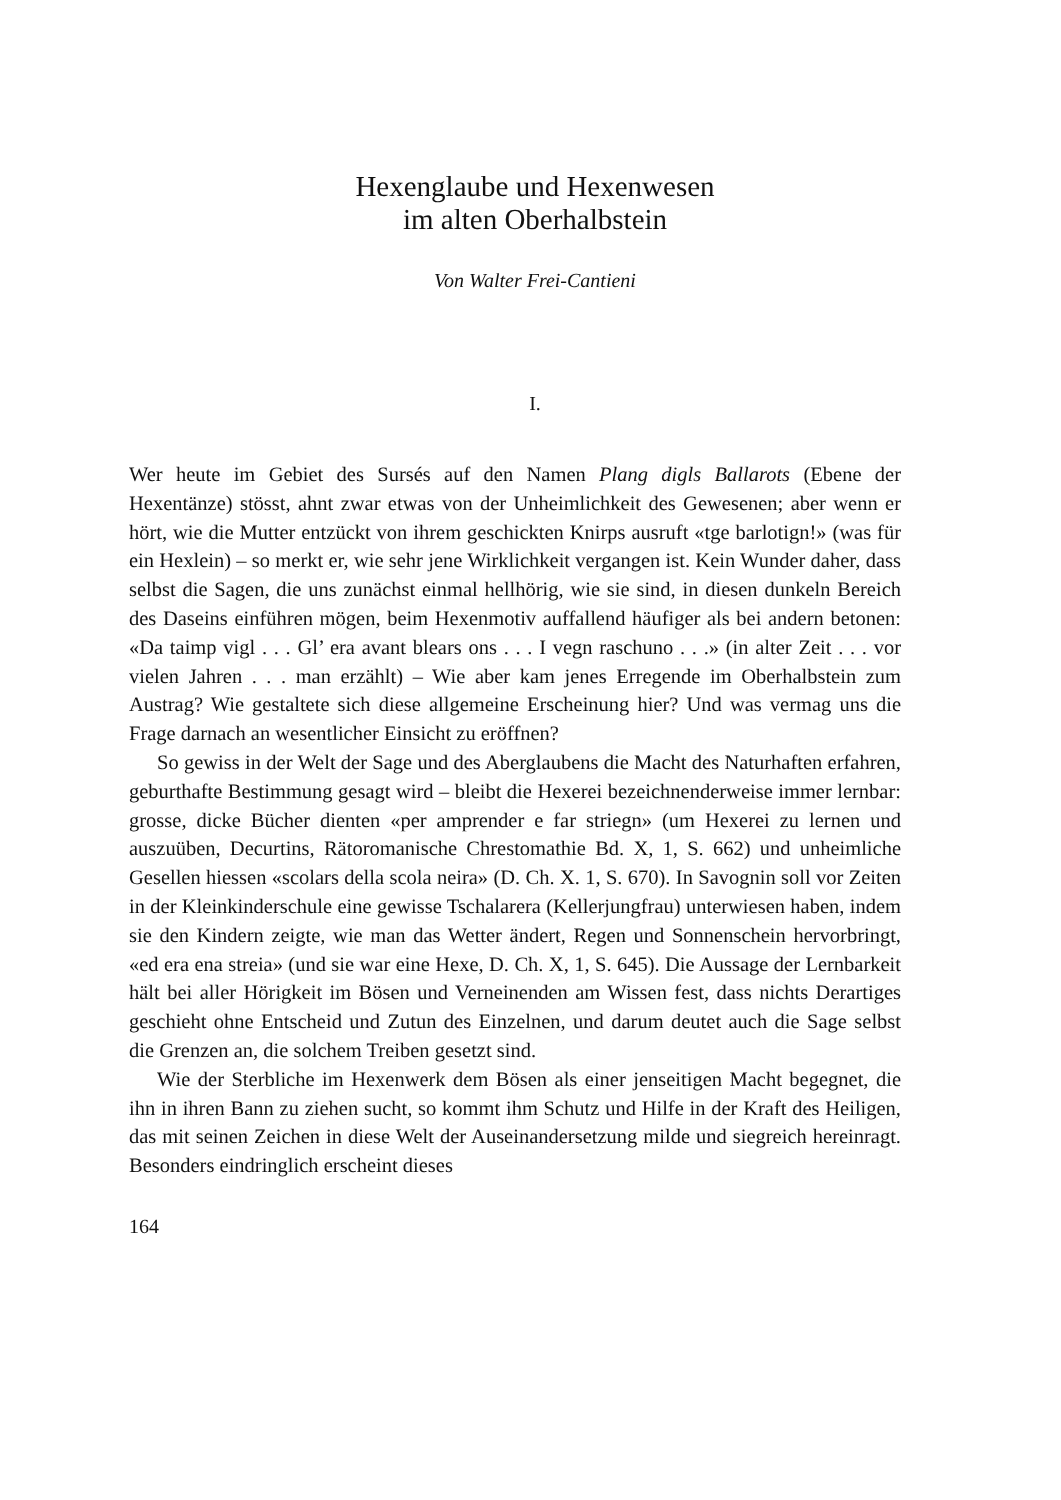Hexenglaube und Hexenwesen
im alten Oberhalbstein
Von Walter Frei-Cantieni
I.
Wer heute im Gebiet des Sursés auf den Namen Plang digls Ballarots (Ebene der Hexentänze) stösst, ahnt zwar etwas von der Unheimlichkeit des Gewesenen; aber wenn er hört, wie die Mutter entzückt von ihrem geschickten Knirps ausruft «tge barlotign!» (was für ein Hexlein) – so merkt er, wie sehr jene Wirklichkeit vergangen ist. Kein Wunder daher, dass selbst die Sagen, die uns zunächst einmal hellhörig, wie sie sind, in diesen dunkeln Bereich des Daseins einführen mögen, beim Hexenmotiv auffallend häufiger als bei andern betonen: «Da taimp vigl . . . Gl’ era avant blears ons . . . I vegn raschuno . . .» (in alter Zeit . . . vor vielen Jahren . . . man erzählt) – Wie aber kam jenes Erregende im Oberhalbstein zum Austrag? Wie gestaltete sich diese allgemeine Erscheinung hier? Und was vermag uns die Frage darnach an wesentlicher Einsicht zu eröffnen?
So gewiss in der Welt der Sage und des Aberglaubens die Macht des Naturhaften erfahren, geburthafte Bestimmung gesagt wird – bleibt die Hexerei bezeichnenderweise immer lernbar: grosse, dicke Bücher dienten «per amprender e far striegn» (um Hexerei zu lernen und auszuüben, Decurtins, Rätoromanische Chrestomathie Bd. X, 1, S. 662) und unheimliche Gesellen hiessen «scolars della scola neira» (D. Ch. X. 1, S. 670). In Savognin soll vor Zeiten in der Kleinkinderschule eine gewisse Tschalarera (Kellerjungfrau) unterwiesen haben, indem sie den Kindern zeigte, wie man das Wetter ändert, Regen und Sonnenschein hervorbringt, «ed era ena streia» (und sie war eine Hexe, D. Ch. X, 1, S. 645). Die Aussage der Lernbarkeit hält bei aller Hörigkeit im Bösen und Verneinenden am Wissen fest, dass nichts Derartiges geschieht ohne Entscheid und Zutun des Einzelnen, und darum deutet auch die Sage selbst die Grenzen an, die solchem Treiben gesetzt sind.
Wie der Sterbliche im Hexenwerk dem Bösen als einer jenseitigen Macht begegnet, die ihn in ihren Bann zu ziehen sucht, so kommt ihm Schutz und Hilfe in der Kraft des Heiligen, das mit seinen Zeichen in diese Welt der Auseinandersetzung milde und siegreich hereinragt. Besonders eindringlich erscheint dieses
164